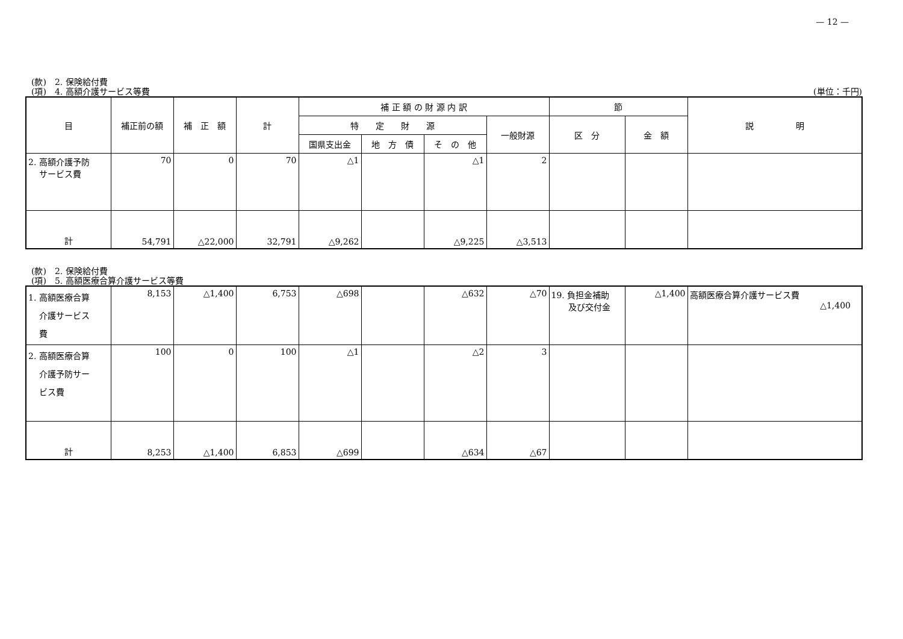— 12 —
(款)　2. 保険給付費
(項)　4. 高額介護サービス等費 (単位：千円)
| 目 | 補正前の額 | 補 正 額 | 計 | 補 正 額 の 財 源 内 訳 | | | | 節 | | 説 明 |
| --- | --- | --- | --- | --- | --- | --- | --- | --- | --- | --- |
| | | | | 特 定 財 源 | | | 一般財源 | 区 分 | 金 額 | |
| | | | | 国県支出金 | 地 方 債 | そ の 他 | | | | |
| 2. 高額介護予防 サービス費 | 70 | 0 | 70 | △1 | | △1 | 2 | | | |
| 計 | 54,791 | △22,000 | 32,791 | △9,262 | | △9,225 | △3,513 | | | |
(款)　2. 保険給付費
(項)　5. 高額医療合算介護サービス等費
| 1. 高額医療合算 介護サービス 費 | 8,153 | △1,400 | 6,753 | △698 | | △632 | △70 | 19. 負担金補助 及び交付金 | △1,400 | 高額医療合算介護サービス費 △1,400 |
| 2. 高額医療合算 介護予防サー ビス費 | 100 | 0 | 100 | △1 | | △2 | 3 | | | |
| 計 | 8,253 | △1,400 | 6,853 | △699 | | △634 | △67 | | | |